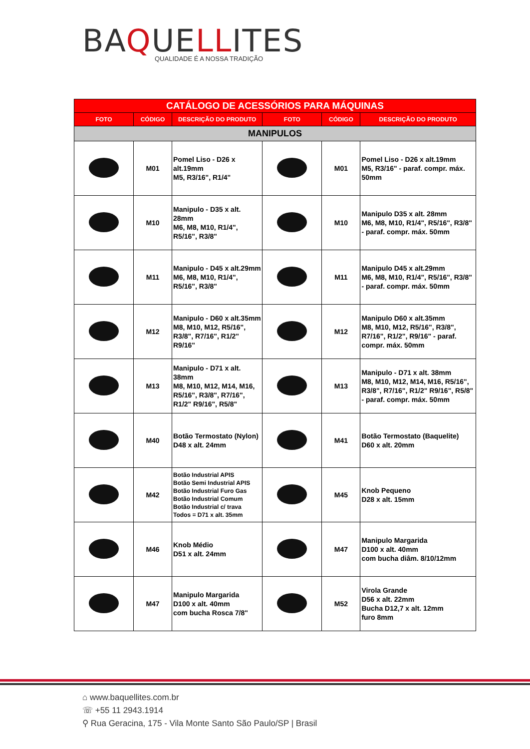BAQUELLITES
QUALIDADE É A NOSSA TRADIÇÃO
| CATÁLOGO DE ACESSÓRIOS PARA MÁQUINAS | | | | | |
| --- | --- | --- | --- | --- | --- |
| FOTO | CÓDIGO | DESCRIÇÃO DO PRODUTO | FOTO | CÓDIGO | DESCRIÇÃO DO PRODUTO |
| MANIPULOS | | | | | |
| | M01 | Pomel Liso - D26 x alt.19mm M5, R3/16", R1/4" | | M01 | Pomel Liso - D26 x alt.19mm M5, R3/16" - paraf. compr. máx. 50mm |
| | M10 | Manipulo - D35 x alt. 28mm M6, M8, M10, R1/4", R5/16", R3/8" | | M10 | Manipulo D35 x alt. 28mm M6, M8, M10, R1/4", R5/16", R3/8" - paraf. compr. máx. 50mm |
| | M11 | Manipulo - D45 x alt.29mm M6, M8, M10, R1/4", R5/16", R3/8" | | M11 | Manipulo D45 x alt.29mm M6, M8, M10, R1/4", R5/16", R3/8" - paraf. compr. máx. 50mm |
| | M12 | Manipulo - D60 x alt.35mm M8, M10, M12, R5/16", R3/8", R7/16", R1/2" R9/16" | | M12 | Manipulo D60 x alt.35mm M8, M10, M12, R5/16", R3/8", R7/16", R1/2", R9/16" - paraf. compr. máx. 50mm |
| | M13 | Manipulo - D71 x alt. 38mm M8, M10, M12, M14, M16, R5/16", R3/8", R7/16", R1/2" R9/16", R5/8" | | M13 | Manipulo - D71 x alt. 38mm M8, M10, M12, M14, M16, R5/16", R3/8", R7/16", R1/2" R9/16", R5/8" - paraf. compr. máx. 50mm |
| | M40 | Botão Termostato (Nylon) D48 x alt. 24mm | | M41 | Botão Termostato (Baquelite) D60 x alt. 20mm |
| | M42 | Botão Industrial APIS Botão Semi Industrial APIS Botão Industrial Furo Gas Botão Industrial Comum Botão Industrial c/ trava Todos = D71 x alt. 35mm | | M45 | Knob Pequeno D28 x alt. 15mm |
| | M46 | Knob Médio D51 x alt. 24mm | | M47 | Manipulo Margarida D100 x alt. 40mm com bucha diâm. 8/10/12mm |
| | M47 | Manipulo Margarida D100 x alt. 40mm com bucha Rosca 7/8" | | M52 | Virola Grande D56 x alt. 22mm Bucha D12,7 x alt. 12mm furo 8mm |
⌂ www.baquellites.com.br
☏ +55 11 2943.1914
⚲ Rua Geracina, 175 - Vila Monte Santo São Paulo/SP | Brasil